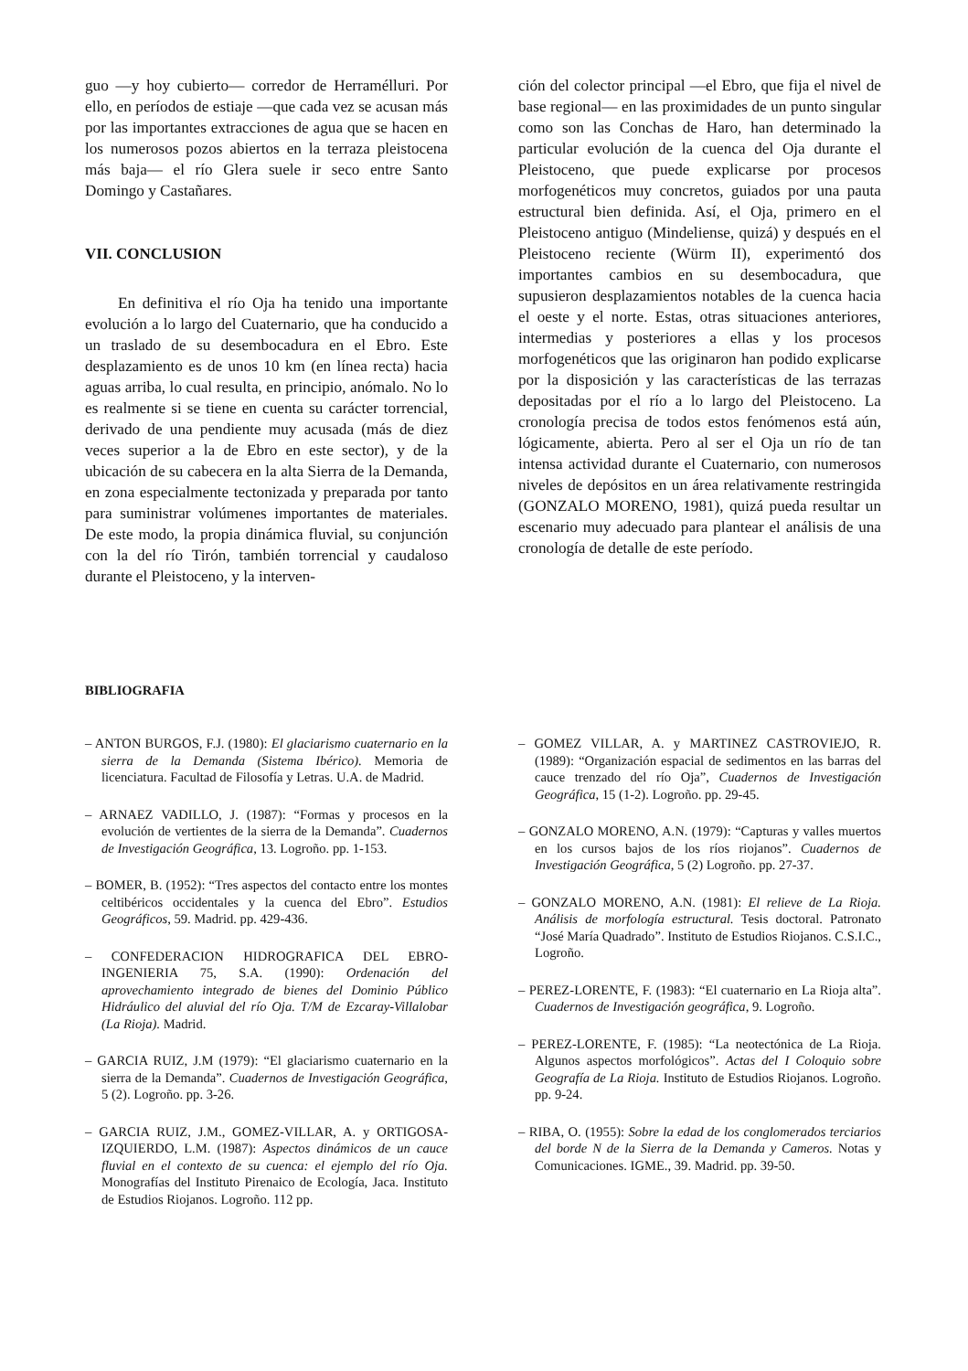guo —y hoy cubierto— corredor de Herramélluri. Por ello, en períodos de estiaje —que cada vez se acusan más por las importantes extracciones de agua que se hacen en los numerosos pozos abiertos en la terraza pleistocena más baja— el río Glera suele ir seco entre Santo Domingo y Castañares.
VII. CONCLUSION
En definitiva el río Oja ha tenido una importante evolución a lo largo del Cuaternario, que ha conducido a un traslado de su desembocadura en el Ebro. Este desplazamiento es de unos 10 km (en línea recta) hacia aguas arriba, lo cual resulta, en principio, anómalo. No lo es realmente si se tiene en cuenta su carácter torrencial, derivado de una pendiente muy acusada (más de diez veces superior a la de Ebro en este sector), y de la ubicación de su cabecera en la alta Sierra de la Demanda, en zona especialmente tectonizada y preparada por tanto para suministrar volúmenes importantes de materiales. De este modo, la propia dinámica fluvial, su conjunción con la del río Tirón, también torrencial y caudaloso durante el Pleistoceno, y la interven-
ción del colector principal —el Ebro, que fija el nivel de base regional— en las proximidades de un punto singular como son las Conchas de Haro, han determinado la particular evolución de la cuenca del Oja durante el Pleistoceno, que puede explicarse por procesos morfogenéticos muy concretos, guiados por una pauta estructural bien definida. Así, el Oja, primero en el Pleistoceno antiguo (Mindeliense, quizá) y después en el Pleistoceno reciente (Würm II), experimentó dos importantes cambios en su desembocadura, que supusieron desplazamientos notables de la cuenca hacia el oeste y el norte. Estas, otras situaciones anteriores, intermedias y posteriores a ellas y los procesos morfogenéticos que las originaron han podido explicarse por la disposición y las características de las terrazas depositadas por el río a lo largo del Pleistoceno. La cronología precisa de todos estos fenómenos está aún, lógicamente, abierta. Pero al ser el Oja un río de tan intensa actividad durante el Cuaternario, con numerosos niveles de depósitos en un área relativamente restringida (GONZALO MORENO, 1981), quizá pueda resultar un escenario muy adecuado para plantear el análisis de una cronología de detalle de este período.
BIBLIOGRAFIA
– ANTON BURGOS, F.J. (1980): El glaciarismo cuaternario en la sierra de la Demanda (Sistema Ibérico). Memoria de licenciatura. Facultad de Filosofía y Letras. U.A. de Madrid.
– ARNAEZ VADILLO, J. (1987): “Formas y procesos en la evolución de vertientes de la sierra de la Demanda”. Cuadernos de Investigación Geográfica, 13. Logroño. pp. 1-153.
– BOMER, B. (1952): “Tres aspectos del contacto entre los montes celtibéricos occidentales y la cuenca del Ebro”. Estudios Geográficos, 59. Madrid. pp. 429-436.
– CONFEDERACION HIDROGRAFICA DEL EBRO-INGENIERIA 75, S.A. (1990): Ordenación del aprovechamiento integrado de bienes del Dominio Público Hidráulico del aluvial del río Oja. T/M de Ezcaray-Villalobar (La Rioja). Madrid.
– GARCIA RUIZ, J.M (1979): “El glaciarismo cuaternario en la sierra de la Demanda”. Cuadernos de Investigación Geográfica, 5 (2). Logroño. pp. 3-26.
– GARCIA RUIZ, J.M., GOMEZ-VILLAR, A. y ORTIGOSA-IZQUIERDO, L.M. (1987): Aspectos dinámicos de un cauce fluvial en el contexto de su cuenca: el ejemplo del río Oja. Monografías del Instituto Pirenaico de Ecología, Jaca. Instituto de Estudios Riojanos. Logroño. 112 pp.
– GOMEZ VILLAR, A. y MARTINEZ CASTROVIEJO, R. (1989): “Organización espacial de sedimentos en las barras del cauce trenzado del río Oja”, Cuadernos de Investigación Geográfica, 15 (1-2). Logroño. pp. 29-45.
– GONZALO MORENO, A.N. (1979): “Capturas y valles muertos en los cursos bajos de los ríos riojanos”. Cuadernos de Investigación Geográfica, 5 (2) Logroño. pp. 27-37.
– GONZALO MORENO, A.N. (1981): El relieve de La Rioja. Análisis de morfología estructural. Tesis doctoral. Patronato “José María Quadrado”. Instituto de Estudios Riojanos. C.S.I.C., Logroño.
– PEREZ-LORENTE, F. (1983): “El cuaternario en La Rioja alta”. Cuadernos de Investigación geográfica, 9. Logroño.
– PEREZ-LORENTE, F. (1985): “La neotectónica de La Rioja. Algunos aspectos morfológicos”. Actas del I Coloquio sobre Geografía de La Rioja. Instituto de Estudios Riojanos. Logroño. pp. 9-24.
– RIBA, O. (1955): Sobre la edad de los conglomerados terciarios del borde N de la Sierra de la Demanda y Cameros. Notas y Comunicaciones. IGME., 39. Madrid. pp. 39-50.